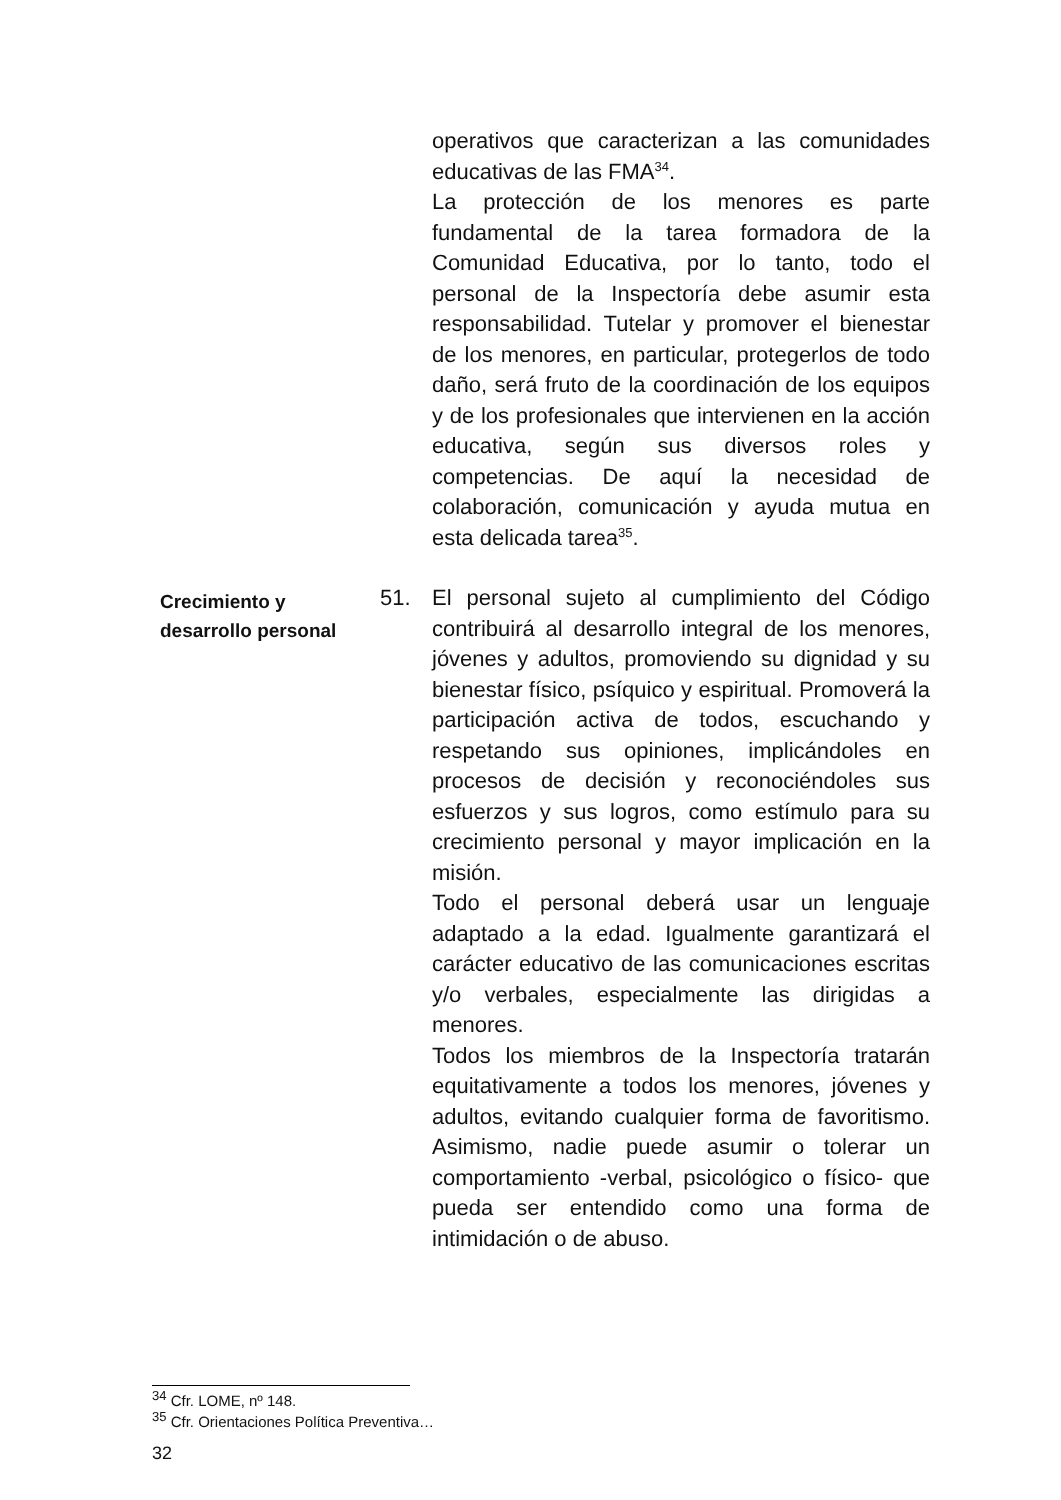operativos que caracterizan a las comunidades educativas de las FMA<sup>34</sup>.
La protección de los menores es parte fundamental de la tarea formadora de la Comunidad Educativa, por lo tanto, todo el personal de la Inspectoría debe asumir esta responsabilidad. Tutelar y promover el bienestar de los menores, en particular, protegerlos de todo daño, será fruto de la coordinación de los equipos y de los profesionales que intervienen en la acción educativa, según sus diversos roles y competencias. De aquí la necesidad de colaboración, comunicación y ayuda mutua en esta delicada tarea<sup>35</sup>.
Crecimiento y desarrollo personal
51. El personal sujeto al cumplimiento del Código contribuirá al desarrollo integral de los menores, jóvenes y adultos, promoviendo su dignidad y su bienestar físico, psíquico y espiritual. Promoverá la participación activa de todos, escuchando y respetando sus opiniones, implicándoles en procesos de decisión y reconociéndoles sus esfuerzos y sus logros, como estímulo para su crecimiento personal y mayor implicación en la misión.
Todo el personal deberá usar un lenguaje adaptado a la edad. Igualmente garantizará el carácter educativo de las comunicaciones escritas y/o verbales, especialmente las dirigidas a menores.
Todos los miembros de la Inspectoría tratarán equitativamente a todos los menores, jóvenes y adultos, evitando cualquier forma de favoritismo. Asimismo, nadie puede asumir o tolerar un comportamiento -verbal, psicológico o físico- que pueda ser entendido como una forma de intimidación o de abuso.
<sup>34</sup> Cfr. LOME, nº 148.
<sup>35</sup> Cfr. Orientaciones Política Preventiva…
32